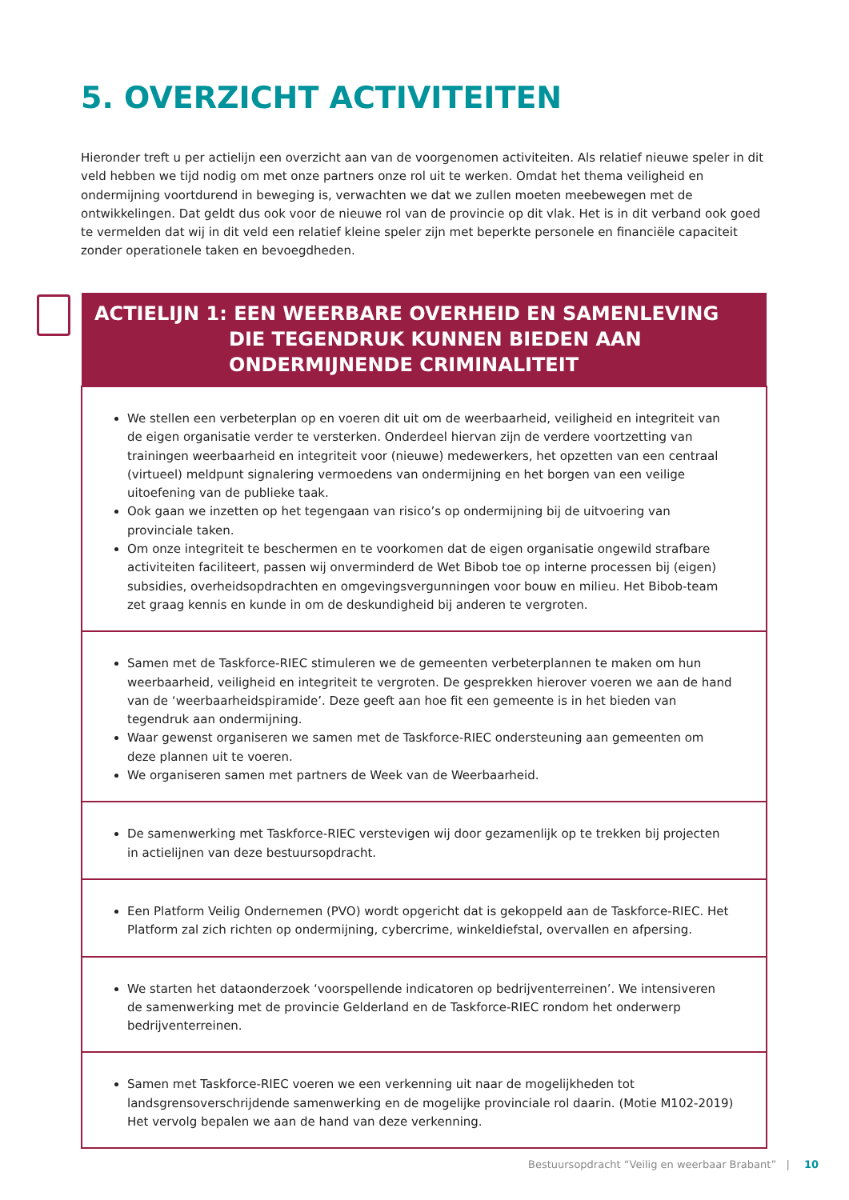5. OVERZICHT ACTIVITEITEN
Hieronder treft u per actielijn een overzicht aan van de voorgenomen activiteiten. Als relatief nieuwe speler in dit veld hebben we tijd nodig om met onze partners onze rol uit te werken. Omdat het thema veiligheid en ondermijning voortdurend in beweging is, verwachten we dat we zullen moeten meebewegen met de ontwikkelingen. Dat geldt dus ook voor de nieuwe rol van de provincie op dit vlak. Het is in dit verband ook goed te vermelden dat wij in dit veld een relatief kleine speler zijn met beperkte personele en financiële capaciteit zonder operationele taken en bevoegdheden.
| ACTIELIJN 1: EEN WEERBARE OVERHEID EN SAMENLEVING DIE TEGENDRUK KUNNEN BIEDEN AAN ONDERMIJNENDE CRIMINALITEIT |
| --- |
| We stellen een verbeterplan op en voeren dit uit om de weerbaarheid, veiligheid en integriteit van de eigen organisatie verder te versterken. Onderdeel hiervan zijn de verdere voortzetting van trainingen weerbaarheid en integriteit voor (nieuwe) medewerkers, het opzetten van een centraal (virtueel) meldpunt signalering vermoedens van ondermijning en het borgen van een veilige uitoefening van de publieke taak. Ook gaan we inzetten op het tegengaan van risico’s op ondermijning bij de uitvoering van provinciale taken. Om onze integriteit te beschermen en te voorkomen dat de eigen organisatie ongewild strafbare activiteiten faciliteert, passen wij onverminderd de Wet Bibob toe op interne processen bij (eigen) subsidies, overheidsopdrachten en omgevingsvergunningen voor bouw en milieu. Het Bibob-team zet graag kennis en kunde in om de deskundigheid bij anderen te vergroten. |
| Samen met de Taskforce-RIEC stimuleren we de gemeenten verbeterplannen te maken om hun weerbaarheid, veiligheid en integriteit te vergroten. De gesprekken hierover voeren we aan de hand van de ‘weerbaarheidspiramide’. Deze geeft aan hoe fit een gemeente is in het bieden van tegendruk aan ondermijning. Waar gewenst organiseren we samen met de Taskforce-RIEC ondersteuning aan gemeenten om deze plannen uit te voeren. We organiseren samen met partners de Week van de Weerbaarheid. |
| De samenwerking met Taskforce-RIEC verstevigen wij door gezamenlijk op te trekken bij projecten in actielijnen van deze bestuursopdracht. |
| Een Platform Veilig Ondernemen (PVO) wordt opgericht dat is gekoppeld aan de Taskforce-RIEC. Het Platform zal zich richten op ondermijning, cybercrime, winkeldiefstal, overvallen en afpersing. |
| We starten het dataonderzoek ‘voorspellende indicatoren op bedrijventerreinen’. We intensiveren de samenwerking met de provincie Gelderland en de Taskforce-RIEC rondom het onderwerp bedrijventerreinen. |
| Samen met Taskforce-RIEC voeren we een verkenning uit naar de mogelijkheden tot landsgrensoverschrijdende samenwerking en de mogelijke provinciale rol daarin. (Motie M102-2019) Het vervolg bepalen we aan de hand van deze verkenning. |
Bestuursopdracht “Veilig en weerbaar Brabant” | 10